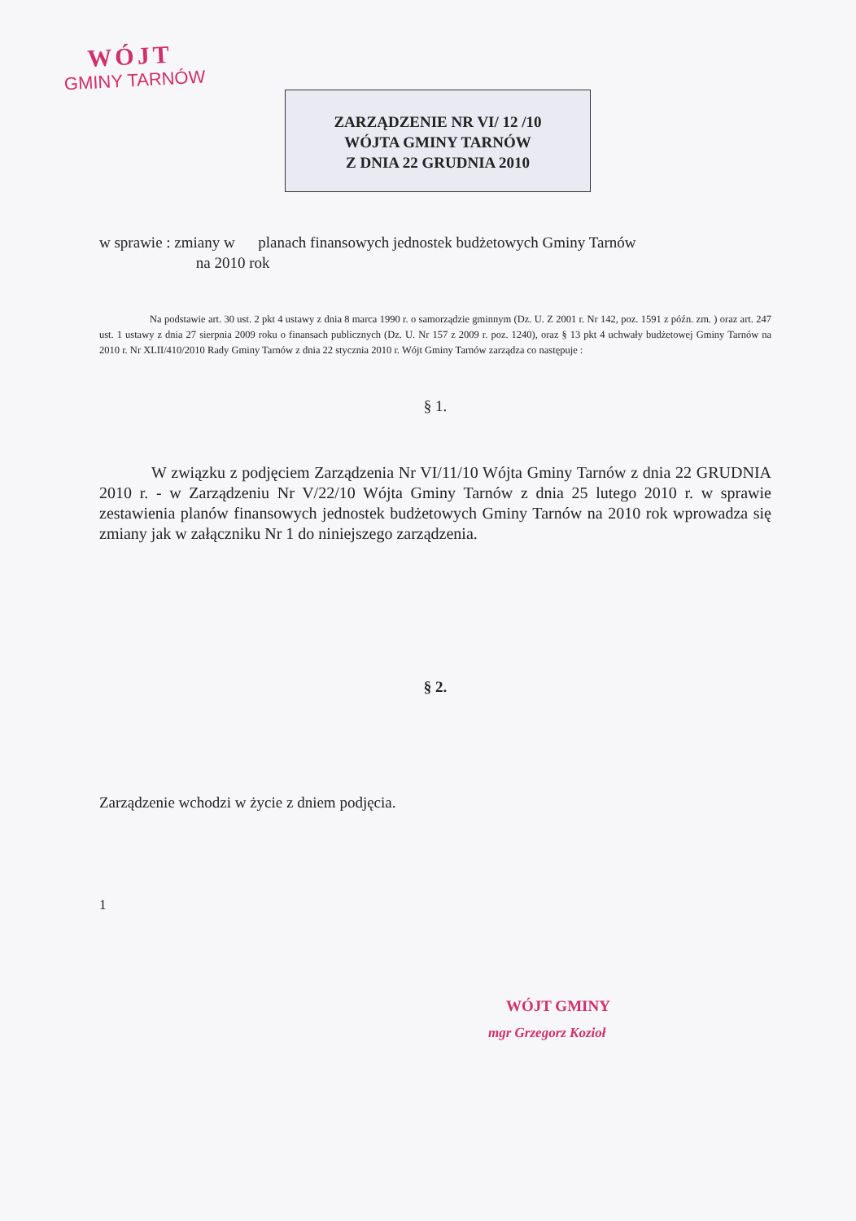WÓJT
GMINY TARNÓW
ZARZĄDZENIE NR VI/ 12 /10
WÓJTA GMINY TARNÓW
Z DNIA 22 GRUDNIA 2010
w sprawie : zmiany w planach finansowych jednostek budżetowych Gminy Tarnów
na 2010 rok
Na podstawie art. 30 ust. 2 pkt 4 ustawy z dnia 8 marca 1990 r. o samorządzie gminnym (Dz. U. Z 2001 r. Nr 142, poz. 1591 z późn. zm. ) oraz art. 247 ust. 1 ustawy z dnia 27 sierpnia 2009 roku o finansach publicznych (Dz. U. Nr 157 z 2009 r. poz. 1240), oraz § 13 pkt 4 uchwały budżetowej Gminy Tarnów na 2010 r. Nr XLII/410/2010 Rady Gminy Tarnów z dnia 22 stycznia 2010 r. Wójt Gminy Tarnów zarządza co następuje :
§ 1.
W związku z podjęciem Zarządzenia Nr VI/11/10 Wójta Gminy Tarnów z dnia 22 GRUDNIA 2010 r. - w Zarządzeniu Nr V/22/10 Wójta Gminy Tarnów z dnia 25 lutego 2010 r. w sprawie zestawienia planów finansowych jednostek budżetowych Gminy Tarnów na 2010 rok wprowadza się zmiany jak w załączniku Nr 1 do niniejszego zarządzenia.
§ 2.
Zarządzenie wchodzi w życie z dniem podjęcia.
1
WÓJT GMINY
mgr Grzegorz Kozioł